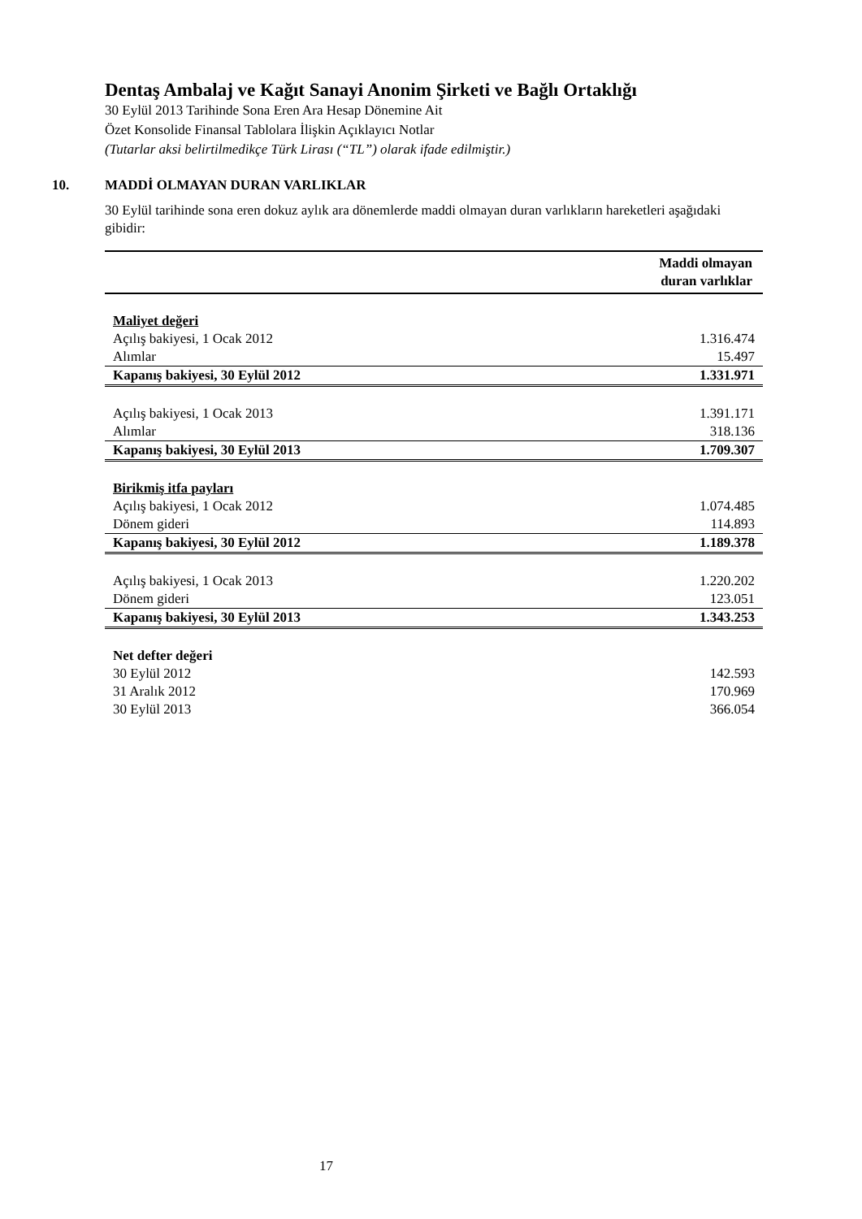Dentaş Ambalaj ve Kağıt Sanayi Anonim Şirketi ve Bağlı Ortaklığı
30 Eylül 2013 Tarihinde Sona Eren Ara Hesap Dönemine Ait
Özet Konsolide Finansal Tablolara İlişkin Açıklayıcı Notlar
(Tutarlar aksi belirtilmedikçe Türk Lirası (“TL”) olarak ifade edilmiştir.)
10. MADDİ OLMAYAN DURAN VARLIKLAR
30 Eylül tarihinde sona eren dokuz aylık ara dönemlerde maddi olmayan duran varlıkların hareketleri aşağıdaki gibidir:
| Maddi olmayan duran varlıklar | |
| Maliyet değeri | |
| Açılış bakiyesi, 1 Ocak 2012 | 1.316.474 |
| Alımlar | 15.497 |
| Kapanış bakiyesi, 30 Eylül 2012 | 1.331.971 |
| Açılış bakiyesi, 1 Ocak 2013 | 1.391.171 |
| Alımlar | 318.136 |
| Kapanış bakiyesi, 30 Eylül 2013 | 1.709.307 |
| Birikmiş itfa payları | |
| Açılış bakiyesi, 1 Ocak 2012 | 1.074.485 |
| Dönem gideri | 114.893 |
| Kapanış bakiyesi, 30 Eylül 2012 | 1.189.378 |
| Açılış bakiyesi, 1 Ocak 2013 | 1.220.202 |
| Dönem gideri | 123.051 |
| Kapanış bakiyesi, 30 Eylül 2013 | 1.343.253 |
| Net defter değeri | |
| 30 Eylül 2012 | 142.593 |
| 31 Aralık 2012 | 170.969 |
| 30 Eylül 2013 | 366.054 |
17